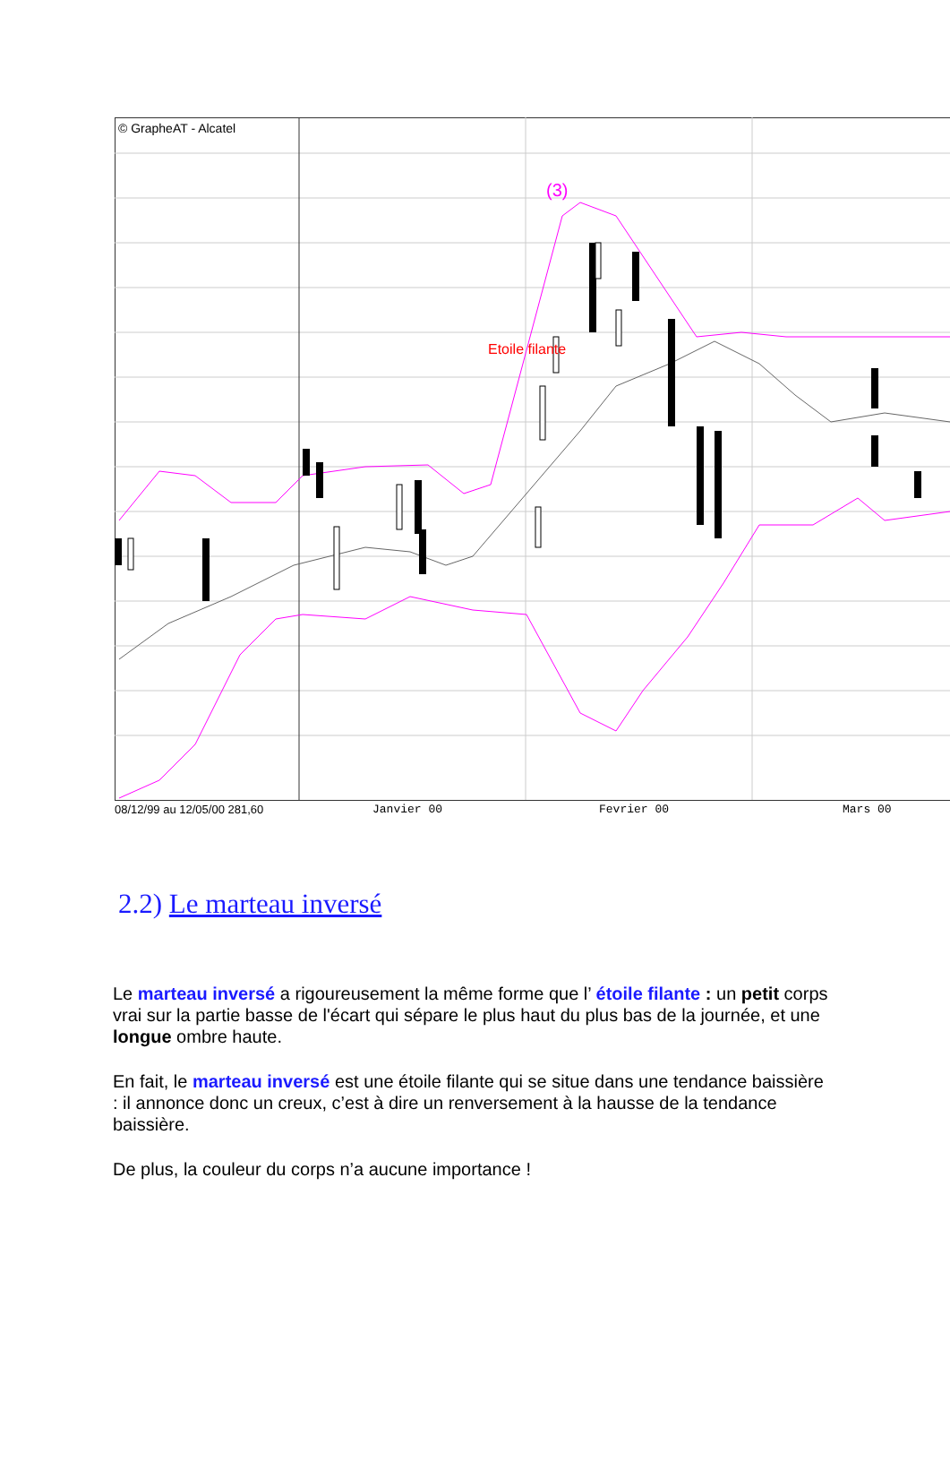© GrapheAT - Alcatel
Etoile filante
(3)
08/12/99 au 12/05/00 281,60 Janvier 00 Fevrier 00 Mars 00
2.2) Le marteau inversé
Le marteau inversé a rigoureusement la même forme que l’ étoile filante : un petit corps vrai sur la partie basse de l'écart qui sépare le plus haut du plus bas de la journée, et une longue ombre haute.
En fait, le marteau inversé est une étoile filante qui se situe dans une tendance baissière : il annonce donc un creux, c’est à dire un renversement à la hausse de la tendance baissière.
De plus, la couleur du corps n’a aucune importance !